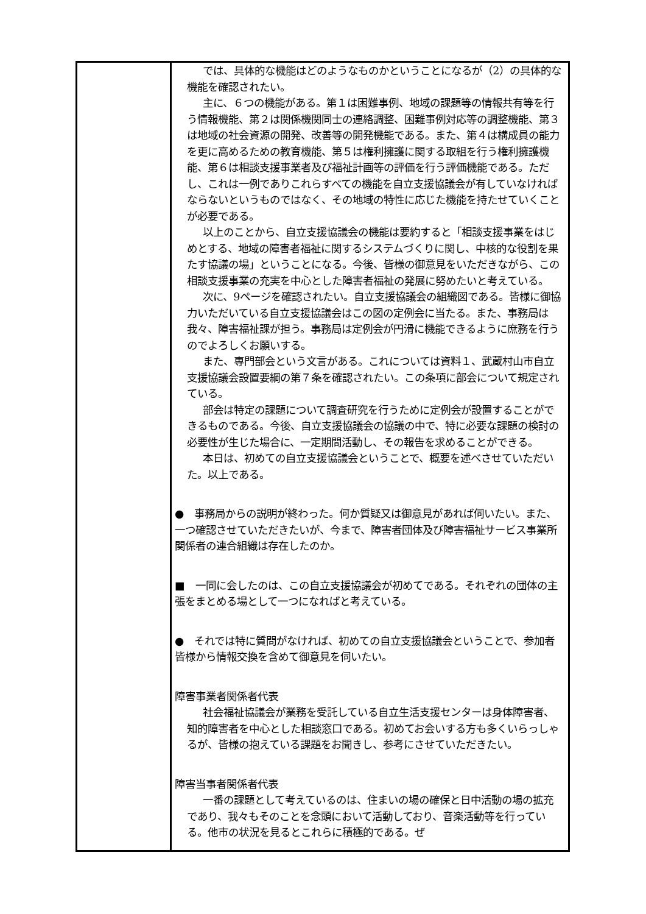| | では、具体的な機能はどのようなものかということになるが（2）の具体的な機能を確認されたい。 主に、６つの機能がある。第１は困難事例、地域の課題等の情報共有等を行う情報機能、第２は関係機関同士の連絡調整、困難事例対応等の調整機能、第３は地域の社会資源の開発、改善等の開発機能である。また、第４は構成員の能力を更に高めるための教育機能、第５は権利擁護に関する取組を行う権利擁護機能、第６は相談支援事業者及び福祉計画等の評価を行う評価機能である。ただし、これは一例でありこれらすべての機能を自立支援協議会が有していなければならないというものではなく、その地域の特性に応じた機能を持たせていくことが必要である。 以上のことから、自立支援協議会の機能は要約すると「相談支援事業をはじめとする、地域の障害者福祉に関するシステムづくりに関し、中核的な役割を果たす協議の場」ということになる。今後、皆様の御意見をいただきながら、この相談支援事業の充実を中心とした障害者福祉の発展に努めたいと考えている。 次に、9ページを確認されたい。自立支援協議会の組織図である。皆様に御協力いただいている自立支援協議会はこの図の定例会に当たる。また、事務局は我々、障害福祉課が担う。事務局は定例会が円滑に機能できるように庶務を行うのでよろしくお願いする。 また、専門部会という文言がある。これについては資料１、武蔵村山市自立支援協議会設置要綱の第７条を確認されたい。この条項に部会について規定されている。 部会は特定の課題について調査研究を行うために定例会が設置することができるものである。今後、自立支援協議会の協議の中で、特に必要な課題の検討の必要性が生じた場合に、一定期間活動し、その報告を求めることができる。 本日は、初めての自立支援協議会ということで、概要を述べさせていただいた。以上である。 ● 事務局からの説明が終わった。何か質疑又は御意見があれば伺いたい。また、一つ確認させていただきたいが、今まで、障害者団体及び障害福祉サービス事業所関係者の連合組織は存在したのか。 ■ 一同に会したのは、この自立支援協議会が初めてである。それぞれの団体の主張をまとめる場として一つになればと考えている。 ● それでは特に質問がなければ、初めての自立支援協議会ということで、参加者皆様から情報交換を含めて御意見を伺いたい。 障害事業者関係者代表 社会福祉協議会が業務を受託している自立生活支援センターは身体障害者、知的障害者を中心とした相談窓口である。初めてお会いする方も多くいらっしゃるが、皆様の抱えている課題をお聞きし、参考にさせていただきたい。 障害当事者関係者代表 一番の課題として考えているのは、住まいの場の確保と日中活動の場の拡充であり、我々もそのことを念頭において活動しており、音楽活動等を行っている。他市の状況を見るとこれらに積極的である。ぜ |